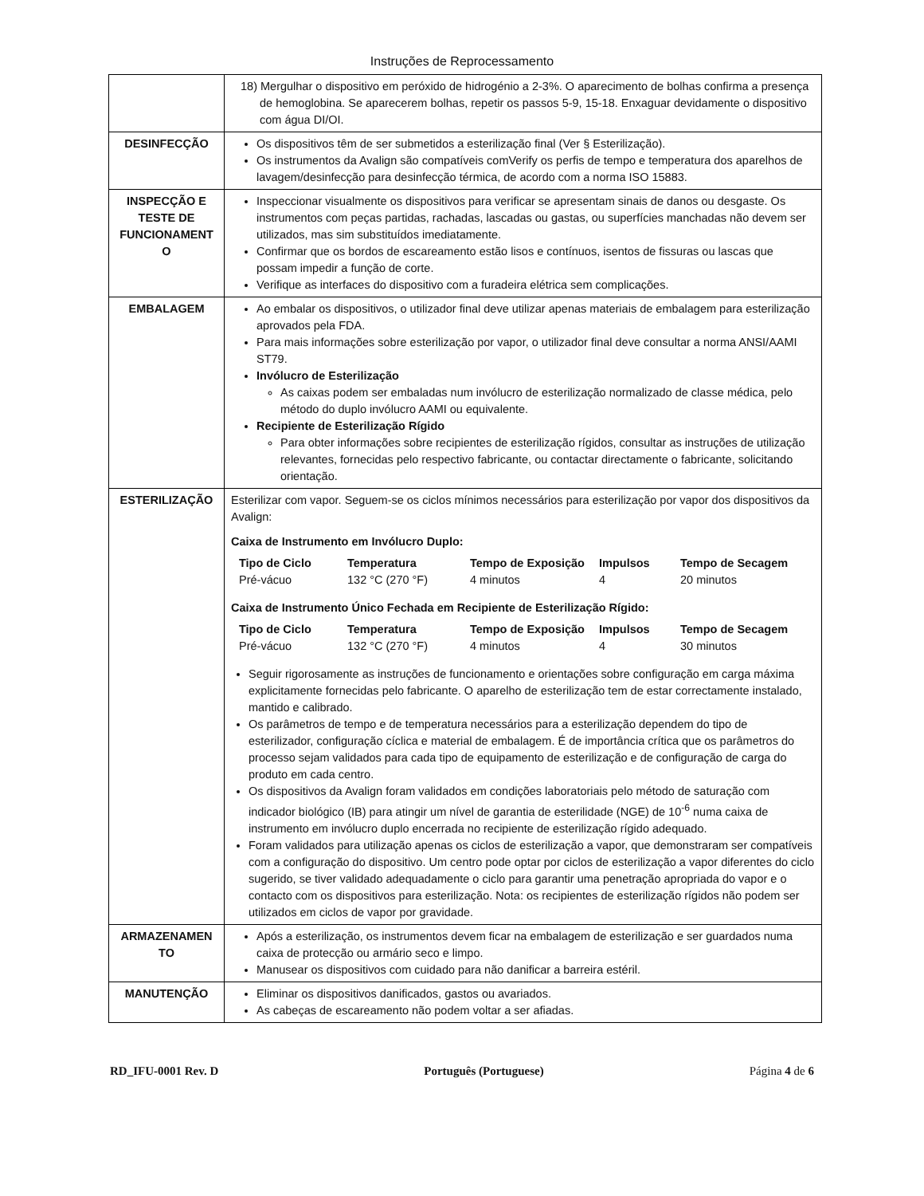Instruções de Reprocessamento
| | 18) Mergulhar o dispositivo em peróxido de hidrogénio a 2-3%. O aparecimento de bolhas confirma a presença de hemoglobina. Se aparecerem bolhas, repetir os passos 5-9, 15-18. Enxaguar devidamente o dispositivo com água DI/OI. |
| DESINFECÇÃO | Os dispositivos têm de ser submetidos a esterilização final (Ver § Esterilização). Os instrumentos da Avalign são compatíveis comVerify os perfis de tempo e temperatura dos aparelhos de lavagem/desinfecção para desinfecção térmica, de acordo com a norma ISO 15883. |
| INSPECÇÃO E TESTE DE FUNCIONAMENT O | Inspeccionar visualmente os dispositivos para verificar se apresentam sinais de danos ou desgaste. Os instrumentos com peças partidas, rachadas, lascadas ou gastas, ou superfícies manchadas não devem ser utilizados, mas sim substituídos imediatamente. Confirmar que os bordos de escareamento estão lisos e contínuos, isentos de fissuras ou lascas que possam impedir a função de corte. Verifique as interfaces do dispositivo com a furadeira elétrica sem complicações. |
| EMBALAGEM | Ao embalar os dispositivos, o utilizador final deve utilizar apenas materiais de embalagem para esterilização aprovados pela FDA. Para mais informações sobre esterilização por vapor, o utilizador final deve consultar a norma ANSI/AAMI ST79. Invólucro de Esterilização As caixas podem ser embaladas num invólucro de esterilização normalizado de classe médica, pelo método do duplo invólucro AAMI ou equivalente. Recipiente de Esterilização Rígido Para obter informações sobre recipientes de esterilização rígidos, consultar as instruções de utilização relevantes, fornecidas pelo respectivo fabricante, ou contactar directamente o fabricante, solicitando orientação. |
| ESTERILIZAÇÃO | Esterilizar com vapor. Seguem-se os ciclos mínimos necessários para esterilização por vapor dos dispositivos da Avalign: Caixa de Instrumento em Invólucro Duplo: / Tipo de Ciclo / Temperatura / Tempo de Exposição / Impulsos / Tempo de Secagem / / --- / --- / --- / --- / --- / / Pré-vácuo / 132 °C (270 °F) / 4 minutos / 4 / 20 minutos / Caixa de Instrumento Único Fechada em Recipiente de Esterilização Rígido: / Tipo de Ciclo / Temperatura / Tempo de Exposição / Impulsos / Tempo de Secagem / / --- / --- / --- / --- / --- / / Pré-vácuo / 132 °C (270 °F) / 4 minutos / 4 / 30 minutos / Seguir rigorosamente as instruções de funcionamento e orientações sobre configuração em carga máxima explicitamente fornecidas pelo fabricante. O aparelho de esterilização tem de estar correctamente instalado, mantido e calibrado. Os parâmetros de tempo e de temperatura necessários para a esterilização dependem do tipo de esterilizador, configuração cíclica e material de embalagem. É de importância crítica que os parâmetros do processo sejam validados para cada tipo de equipamento de esterilização e de configuração de carga do produto em cada centro. Os dispositivos da Avalign foram validados em condições laboratoriais pelo método de saturação com indicador biológico (IB) para atingir um nível de garantia de esterilidade (NGE) de 10<sup>-6</sup> numa caixa de instrumento em invólucro duplo encerrada no recipiente de esterilização rígido adequado. Foram validados para utilização apenas os ciclos de esterilização a vapor, que demonstraram ser compatíveis com a configuração do dispositivo. Um centro pode optar por ciclos de esterilização a vapor diferentes do ciclo sugerido, se tiver validado adequadamente o ciclo para garantir uma penetração apropriada do vapor e o contacto com os dispositivos para esterilização. Nota: os recipientes de esterilização rígidos não podem ser utilizados em ciclos de vapor por gravidade. |
| ARMAZENAMEN TO | Após a esterilização, os instrumentos devem ficar na embalagem de esterilização e ser guardados numa caixa de protecção ou armário seco e limpo. Manusear os dispositivos com cuidado para não danificar a barreira estéril. |
| MANUTENÇÃO | Eliminar os dispositivos danificados, gastos ou avariados. As cabeças de escareamento não podem voltar a ser afiadas. |
RD_IFU-0001 Rev. D Português (Portuguese) Página 4 de 6